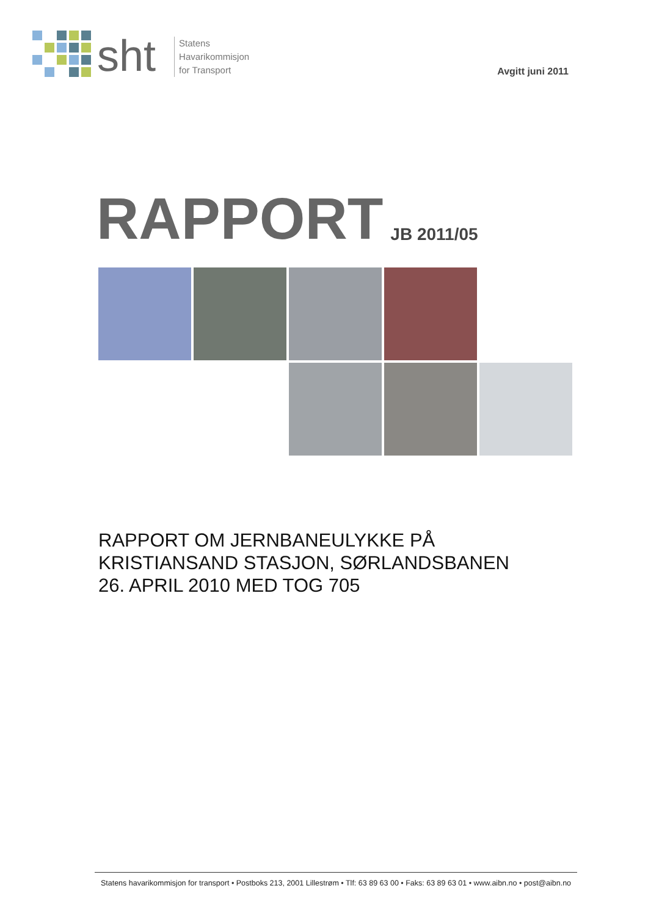sht
Statens
Havarikommisjon
for Transport
Avgitt juni 2011
RAPPORT
JB 2011/05
RAPPORT OM JERNBANEULYKKE PÅ
KRISTIANSAND STASJON, SØRLANDSBANEN
26. APRIL 2010 MED TOG 705
Statens havarikommisjon for transport • Postboks 213, 2001 Lillestrøm • Tlf: 63 89 63 00 • Faks: 63 89 63 01 • www.aibn.no • post@aibn.no